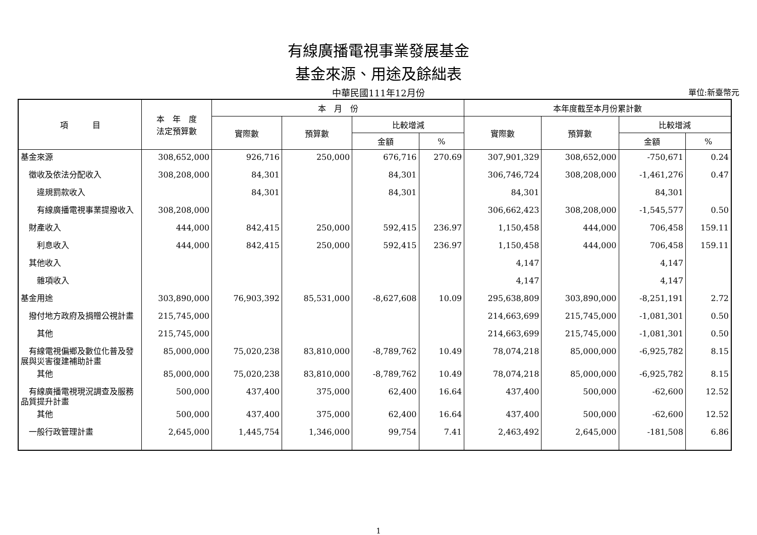有線廣播電視事業發展基金
基金來源、用途及餘絀表
中華民國111年12月份 單位:新臺幣元
| 項 目 | 本 年 度 法定預算數 | 本 月 份 | | | | 本年度截至本月份累計數 | | | |
| --- | --- | --- | --- | --- | --- | --- | --- | --- | --- |
| | | 實際數 | 預算數 | 比較增減 | | 實際數 | 預算數 | 比較增減 | |
| | | | | 金額 | % | | | 金額 | % |
| 基金來源 | 308,652,000 | 926,716 | 250,000 | 676,716 | 270.69 | 307,901,329 | 308,652,000 | -750,671 | 0.24 |
| 徵收及依法分配收入 | 308,208,000 | 84,301 | | 84,301 | | 306,746,724 | 308,208,000 | -1,461,276 | 0.47 |
| 違規罰款收入 | | 84,301 | | 84,301 | | 84,301 | | 84,301 | |
| 有線廣播電視事業提撥收入 | 308,208,000 | | | | | 306,662,423 | 308,208,000 | -1,545,577 | 0.50 |
| 財產收入 | 444,000 | 842,415 | 250,000 | 592,415 | 236.97 | 1,150,458 | 444,000 | 706,458 | 159.11 |
| 利息收入 | 444,000 | 842,415 | 250,000 | 592,415 | 236.97 | 1,150,458 | 444,000 | 706,458 | 159.11 |
| 其他收入 | | | | | | 4,147 | | 4,147 | |
| 雜項收入 | | | | | | 4,147 | | 4,147 | |
| 基金用途 | 303,890,000 | 76,903,392 | 85,531,000 | -8,627,608 | 10.09 | 295,638,809 | 303,890,000 | -8,251,191 | 2.72 |
| 撥付地方政府及捐贈公視計畫 | 215,745,000 | | | | | 214,663,699 | 215,745,000 | -1,081,301 | 0.50 |
| 其他 | 215,745,000 | | | | | 214,663,699 | 215,745,000 | -1,081,301 | 0.50 |
| 有線電視偏鄉及數位化普及發展與災害復建補助計畫 | 85,000,000 | 75,020,238 | 83,810,000 | -8,789,762 | 10.49 | 78,074,218 | 85,000,000 | -6,925,782 | 8.15 |
| 其他 | 85,000,000 | 75,020,238 | 83,810,000 | -8,789,762 | 10.49 | 78,074,218 | 85,000,000 | -6,925,782 | 8.15 |
| 有線廣播電視現況調查及服務品質提升計畫 | 500,000 | 437,400 | 375,000 | 62,400 | 16.64 | 437,400 | 500,000 | -62,600 | 12.52 |
| 其他 | 500,000 | 437,400 | 375,000 | 62,400 | 16.64 | 437,400 | 500,000 | -62,600 | 12.52 |
| 一般行政管理計畫 | 2,645,000 | 1,445,754 | 1,346,000 | 99,754 | 7.41 | 2,463,492 | 2,645,000 | -181,508 | 6.86 |
1